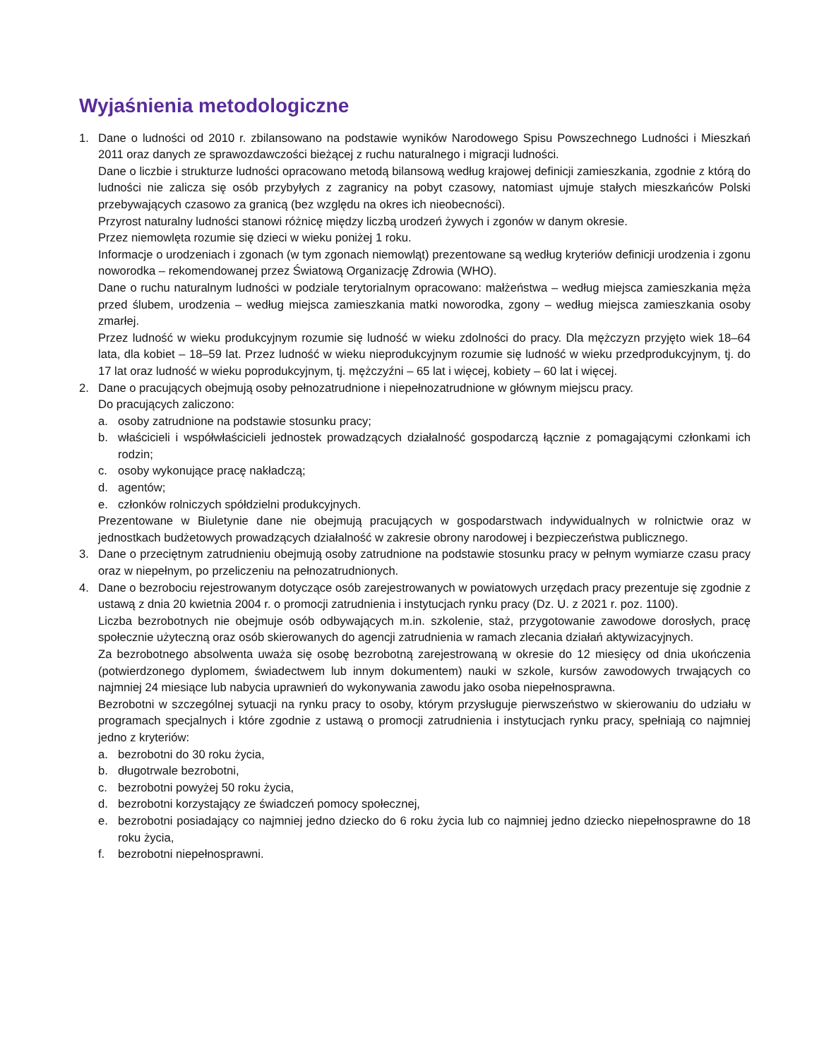Wyjaśnienia metodologiczne
1. Dane o ludności od 2010 r. zbilansowano na podstawie wyników Narodowego Spisu Powszechnego Ludności i Mieszkań 2011 oraz danych ze sprawozdawczości bieżącej z ruchu naturalnego i migracji ludności.
Dane o liczbie i strukturze ludności opracowano metodą bilansową według krajowej definicji zamieszkania, zgodnie z którą do ludności nie zalicza się osób przybyłych z zagranicy na pobyt czasowy, natomiast ujmuje stałych mieszkańców Polski przebywających czasowo za granicą (bez względu na okres ich nieobecności).
Przyrost naturalny ludności stanowi różnicę między liczbą urodzeń żywych i zgonów w danym okresie.
Przez niemowlęta rozumie się dzieci w wieku poniżej 1 roku.
Informacje o urodzeniach i zgonach (w tym zgonach niemowląt) prezentowane są według kryteriów definicji urodzenia i zgonu noworodka – rekomendowanej przez Światową Organizację Zdrowia (WHO).
Dane o ruchu naturalnym ludności w podziale terytorialnym opracowano: małżeństwa – według miejsca zamieszkania męża przed ślubem, urodzenia – według miejsca zamieszkania matki noworodka, zgony – według miejsca zamieszkania osoby zmarłej.
Przez ludność w wieku produkcyjnym rozumie się ludność w wieku zdolności do pracy. Dla mężczyzn przyjęto wiek 18–64 lata, dla kobiet – 18–59 lat. Przez ludność w wieku nieprodukcyjnym rozumie się ludność w wieku przedprodukcyjnym, tj. do 17 lat oraz ludność w wieku poprodukcyjnym, tj. mężczyźni – 65 lat i więcej, kobiety – 60 lat i więcej.
2. Dane o pracujących obejmują osoby pełnozatrudnione i niepełnozatrudnione w głównym miejscu pracy.
Do pracujących zaliczono:
a. osoby zatrudnione na podstawie stosunku pracy;
b. właścicieli i współwłaścicieli jednostek prowadzących działalność gospodarczą łącznie z pomagającymi członkami ich rodzin;
c. osoby wykonujące pracę nakładczą;
d. agentów;
e. członków rolniczych spółdzielni produkcyjnych.
Prezentowane w Biuletynie dane nie obejmują pracujących w gospodarstwach indywidualnych w rolnictwie oraz w jednostkach budżetowych prowadzących działalność w zakresie obrony narodowej i bezpieczeństwa publicznego.
3. Dane o przeciętnym zatrudnieniu obejmują osoby zatrudnione na podstawie stosunku pracy w pełnym wymiarze czasu pracy oraz w niepełnym, po przeliczeniu na pełnozatrudnionych.
4. Dane o bezrobociu rejestrowanym dotyczące osób zarejestrowanych w powiatowych urzędach pracy prezentuje się zgodnie z ustawą z dnia 20 kwietnia 2004 r. o promocji zatrudnienia i instytucjach rynku pracy (Dz. U. z 2021 r. poz. 1100).
Liczba bezrobotnych nie obejmuje osób odbywających m.in. szkolenie, staż, przygotowanie zawodowe dorosłych, pracę społecznie użyteczną oraz osób skierowanych do agencji zatrudnienia w ramach zlecania działań aktywizacyjnych.
Za bezrobotnego absolwenta uważa się osobę bezrobotną zarejestrowaną w okresie do 12 miesięcy od dnia ukończenia (potwierdzonego dyplomem, świadectwem lub innym dokumentem) nauki w szkole, kursów zawodowych trwających co najmniej 24 miesiące lub nabycia uprawnień do wykonywania zawodu jako osoba niepełnosprawna.
Bezrobotni w szczególnej sytuacji na rynku pracy to osoby, którym przysługuje pierwszeństwo w skierowaniu do udziału w programach specjalnych i które zgodnie z ustawą o promocji zatrudnienia i instytucjach rynku pracy, spełniają co najmniej jedno z kryteriów:
a. bezrobotni do 30 roku życia,
b. długotrwale bezrobotni,
c. bezrobotni powyżej 50 roku życia,
d. bezrobotni korzystający ze świadczeń pomocy społecznej,
e. bezrobotni posiadający co najmniej jedno dziecko do 6 roku życia lub co najmniej jedno dziecko niepełnosprawne do 18 roku życia,
f. bezrobotni niepełnosprawni.